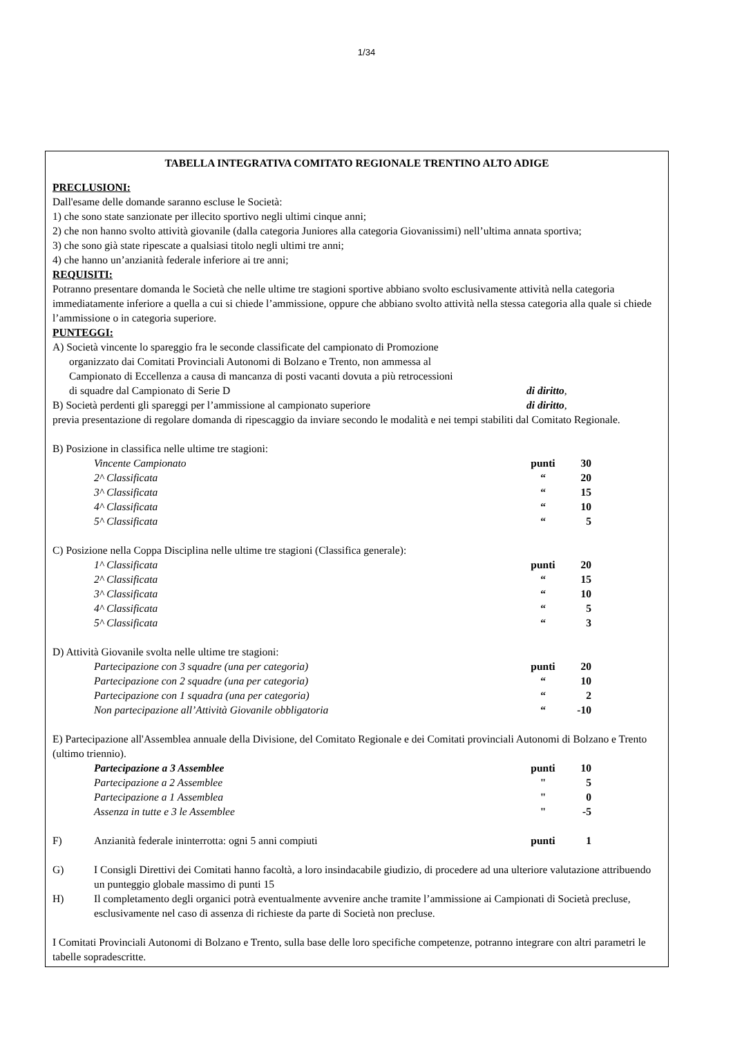1/34
TABELLA INTEGRATIVA COMITATO REGIONALE TRENTINO ALTO ADIGE
PRECLUSIONI:
Dall'esame delle domande saranno escluse le Società:
1) che sono state sanzionate per illecito sportivo negli ultimi cinque anni;
2) che non hanno svolto attività giovanile (dalla categoria Juniores alla categoria Giovanissimi) nell’ultima annata sportiva;
3) che sono già state ripescate a qualsiasi titolo negli ultimi tre anni;
4) che hanno un’anzianità federale inferiore ai tre anni;
REQUISITI:
Potranno presentare domanda le Società che nelle ultime tre stagioni sportive abbiano svolto esclusivamente attività nella categoria immediatamente inferiore a quella a cui si chiede l’ammissione, oppure che abbiano svolto attività nella stessa categoria alla quale si chiede l’ammissione o in categoria superiore.
PUNTEGGI:
A) Società vincente lo spareggio fra le seconde classificate del campionato di Promozione
organizzato dai Comitati Provinciali Autonomi di Bolzano e Trento, non ammessa al
Campionato di Eccellenza a causa di mancanza di posti vacanti dovuta a più retrocessioni
di squadre dal Campionato di Serie D di diritto,
B) Società perdenti gli spareggi per l’ammissione al campionato superiore di diritto,
previa presentazione di regolare domanda di ripescaggio da inviare secondo le modalità e nei tempi stabiliti dal Comitato Regionale.
B) Posizione in classifica nelle ultime tre stagioni:
| Vincente Campionato | punti | 30 |
| 2^ Classificata | “ | 20 |
| 3^ Classificata | “ | 15 |
| 4^ Classificata | “ | 10 |
| 5^ Classificata | “ | 5 |
C) Posizione nella Coppa Disciplina nelle ultime tre stagioni (Classifica generale):
| 1^ Classificata | punti | 20 |
| 2^ Classificata | “ | 15 |
| 3^ Classificata | “ | 10 |
| 4^ Classificata | “ | 5 |
| 5^ Classificata | “ | 3 |
D) Attività Giovanile svolta nelle ultime tre stagioni:
| Partecipazione con 3 squadre (una per categoria) | punti | 20 |
| Partecipazione con 2 squadre (una per categoria) | “ | 10 |
| Partecipazione con 1 squadra (una per categoria) | “ | 2 |
| Non partecipazione all’Attività Giovanile obbligatoria | “ | -10 |
E) Partecipazione all'Assemblea annuale della Divisione, del Comitato Regionale e dei Comitati provinciali Autonomi di Bolzano e Trento (ultimo triennio).
| Partecipazione a 3 Assemblee | punti | 10 |
| Partecipazione a 2 Assemblee | " | 5 |
| Partecipazione a 1 Assemblea | " | 0 |
| Assenza in tutte e 3 le Assemblee | " | -5 |
| F) | Anzianità federale ininterrotta: ogni 5 anni compiuti | punti | 1 |
G) I Consigli Direttivi dei Comitati hanno facoltà, a loro insindacabile giudizio, di procedere ad una ulteriore valutazione attribuendo un punteggio globale massimo di punti 15
H) Il completamento degli organici potrà eventualmente avvenire anche tramite l’ammissione ai Campionati di Società precluse, esclusivamente nel caso di assenza di richieste da parte di Società non precluse.
I Comitati Provinciali Autonomi di Bolzano e Trento, sulla base delle loro specifiche competenze, potranno integrare con altri parametri le tabelle sopradescritte.